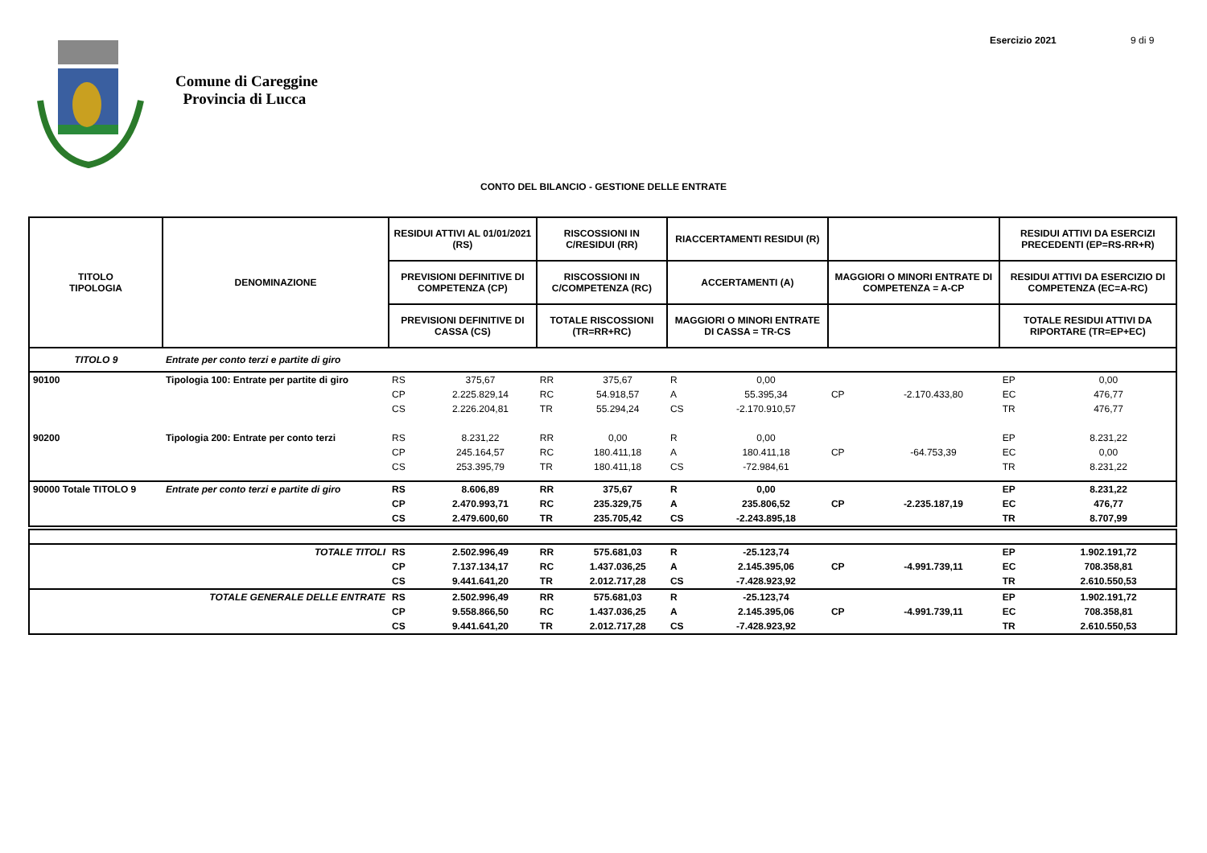Comune di Careggine
Provincia di Lucca
Esercizio 2021 9 di 9
CONTO DEL BILANCIO - GESTIONE DELLE ENTRATE
| TITOLO TIPOLOGIA | DENOMINAZIONE | RESIDUI ATTIVI AL 01/01/2021 (RS) | | RISCOSSIONI IN C/RESIDUI (RR) | | RIACCERTAMENTI RESIDUI (R) | | | | RESIDUI ATTIVI DA ESERCIZI PRECEDENTI (EP=RS-RR+R) | |
| --- | --- | --- | --- | --- | --- | --- | --- | --- | --- | --- | --- |
| | | PREVISIONI DEFINITIVE DI COMPETENZA (CP) | | RISCOSSIONI IN C/COMPETENZA (RC) | | ACCERTAMENTI (A) | | MAGGIORI O MINORI ENTRATE DI COMPETENZA = A-CP | | RESIDUI ATTIVI DA ESERCIZIO DI COMPETENZA (EC=A-RC) | |
| | | PREVISIONI DEFINITIVE DI CASSA (CS) | | TOTALE RISCOSSIONI (TR=RR+RC) | | MAGGIORI O MINORI ENTRATE DI CASSA = TR-CS | | | | TOTALE RESIDUI ATTIVI DA RIPORTARE (TR=EP+EC) | |
| TITOLO 9 | Entrate per conto terzi e partite di giro | | | | | | | | | | |
| 90100 | Tipologia 100: Entrate per partite di giro | RS | 375,67 | RR | 375,67 | R | 0,00 | | | EP | 0,00 |
| | | CP | 2.225.829,14 | RC | 54.918,57 | A | 55.395,34 | CP | -2.170.433,80 | EC | 476,77 |
| | | CS | 2.226.204,81 | TR | 55.294,24 | CS | -2.170.910,57 | | | TR | 476,77 |
| 90200 | Tipologia 200: Entrate per conto terzi | RS | 8.231,22 | RR | 0,00 | R | 0,00 | | | EP | 8.231,22 |
| | | CP | 245.164,57 | RC | 180.411,18 | A | 180.411,18 | CP | -64.753,39 | EC | 0,00 |
| | | CS | 253.395,79 | TR | 180.411,18 | CS | -72.984,61 | | | TR | 8.231,22 |
| 90000 Totale TITOLO 9 | Entrate per conto terzi e partite di giro | RS | 8.606,89 | RR | 375,67 | R | 0,00 | | | EP | 8.231,22 |
| | | CP | 2.470.993,71 | RC | 235.329,75 | A | 235.806,52 | CP | -2.235.187,19 | EC | 476,77 |
| | | CS | 2.479.600,60 | TR | 235.705,42 | CS | -2.243.895,18 | | | TR | 8.707,99 |
| | TOTALE TITOLI | RS | 2.502.996,49 | RR | 575.681,03 | R | -25.123,74 | | | EP | 1.902.191,72 |
| | | CP | 7.137.134,17 | RC | 1.437.036,25 | A | 2.145.395,06 | CP | -4.991.739,11 | EC | 708.358,81 |
| | | CS | 9.441.641,20 | TR | 2.012.717,28 | CS | -7.428.923,92 | | | TR | 2.610.550,53 |
| | TOTALE GENERALE DELLE ENTRATE | RS | 2.502.996,49 | RR | 575.681,03 | R | -25.123,74 | | | EP | 1.902.191,72 |
| | | CP | 9.558.866,50 | RC | 1.437.036,25 | A | 2.145.395,06 | CP | -4.991.739,11 | EC | 708.358,81 |
| | | CS | 9.441.641,20 | TR | 2.012.717,28 | CS | -7.428.923,92 | | | TR | 2.610.550,53 |